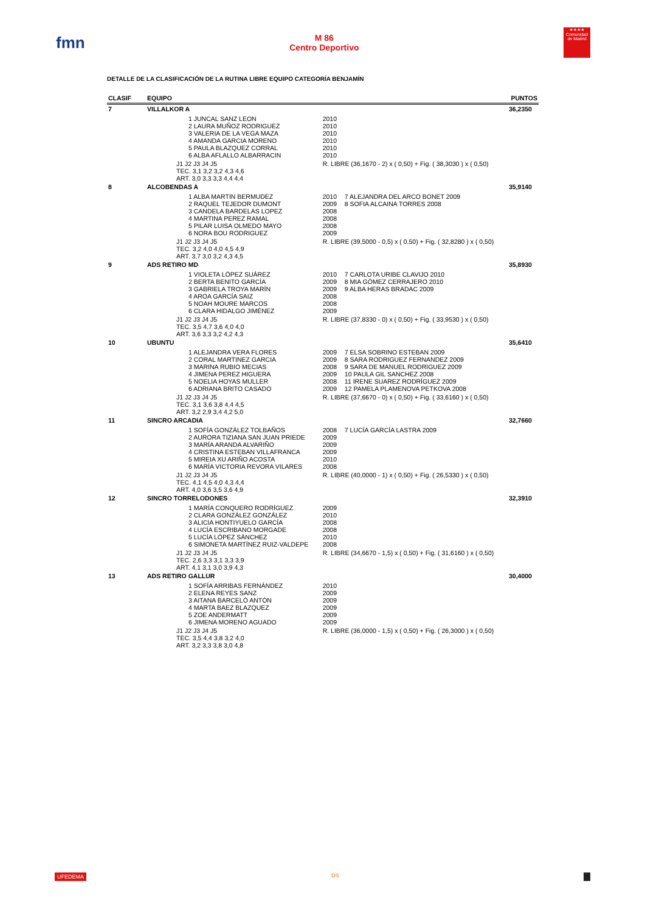fmn
M 86
Centro Deportivo
★★★★
Comunidad de Madrid
DETALLE DE LA CLASIFICACIÓN DE LA RUTINA LIBRE EQUIPO CATEGORÍA BENJAMÍN
| CLASIF | EQUIPO | | | PUNTOS |
| --- | --- | --- | --- | --- |
| 7 | VILLALKOR A | | | 36,2350 |
| | 1 JUNCAL SANZ LEON 2 LAURA MUÑOZ RODRIGUEZ 3 VALERIA DE LA VEGA MAZA 4 AMANDA GARCIA MORENO 5 PAULA BLAZQUEZ CORRAL 6 ALBA AFLALLO ALBARRACIN | 2010 2010 2010 2010 2010 2010 | | |
| | J1 J2 J3 J4 J5 TEC. 3,1 3,2 3,2 4,3 4,6 ART. 3,0 3,3 3,3 4,4 4,4 | R. LIBRE (36,1670 - 2) x ( 0,50) + Fig. ( 38,3030 ) x ( 0,50) | | |
| 8 | ALCOBENDAS A | | | 35,9140 |
| | 1 ALBA MARTIN BERMUDEZ 2 RAQUEL TEJEDOR DUMONT 3 CANDELA BARDELAS LOPEZ 4 MARTINA PEREZ RAMAL 5 PILAR LUISA OLMEDO MAYO 6 NORA BOU RODRIGUEZ | 2010 2009 2008 2008 2008 2009 | 7 ALEJANDRA DEL ARCO BONET 2009 8 SOFIA ALCAINA TORRES 2008 | |
| | J1 J2 J3 J4 J5 TEC. 3,2 4,0 4,0 4,5 4,9 ART. 3,7 3,0 3,2 4,3 4,5 | R. LIBRE (39,5000 - 0,5) x ( 0,50) + Fig. ( 32,8280 ) x ( 0,50) | | |
| 9 | ADS RETIRO MD | | | 35,8930 |
| | 1 VIOLETA LÓPEZ SUÁREZ 2 BERTA BENITO GARCÍA 3 GABRIELA TROYA MARÍN 4 AROA GARCÍA SAIZ 5 NOAH MOURE MARCOS 6 CLARA HIDALGO JIMÉNEZ | 2010 2009 2009 2008 2008 2009 | 7 CARLOTA URIBE CLAVIJO 2010 8 MIA GÓMEZ CERRAJERO 2010 9 ALBA HERAS BRADAC 2009 | |
| | J1 J2 J3 J4 J5 TEC. 3,5 4,7 3,6 4,0 4,0 ART. 3,6 3,3 3,2 4,2 4,3 | R. LIBRE (37,8330 - 0) x ( 0,50) + Fig. ( 33,9530 ) x ( 0,50) | | |
| 10 | UBUNTU | | | 35,6410 |
| | 1 ALEJANDRA VERA FLORES 2 CORAL MARTINEZ GARCIA 3 MARINA RUBIO MECIAS 4 JIMENA PEREZ HIGUERA 5 NOELIA HOYAS MULLER 6 ADRIANA BRITO CASADO | 2009 2009 2008 2009 2008 2009 | 7 ELSA SOBRINO ESTEBAN 2009 8 SARA RODRIGUEZ FERNANDEZ 2009 9 SARA DE MANUEL RODRIGUEZ 2009 10 PAULA GIL SANCHEZ 2008 11 IRENE SUAREZ RODRÍGUEZ 2009 12 PAMELA PLAMENOVA PETKOVA 2008 | |
| | J1 J2 J3 J4 J5 TEC. 3,1 3,6 3,8 4,4 4,5 ART. 3,2 2,9 3,4 4,2 5,0 | R. LIBRE (37,6670 - 0) x ( 0,50) + Fig. ( 33,6160 ) x ( 0,50) | | |
| 11 | SINCRO ARCADIA | | | 32,7660 |
| | 1 SOFÍA GONZÁLEZ TOLBAÑOS 2 AURORA TIZIANA SAN JUAN PRIEDE 3 MARÍA ARANDA ALVARIÑO 4 CRISTINA ESTEBAN VILLAFRANCA 5 MIREIA XU ARIÑO ACOSTA 6 MARÍA VICTORIA REVORA VILARES | 2008 2009 2009 2009 2010 2008 | 7 LUCÍA GARCÍA LASTRA 2009 | |
| | J1 J2 J3 J4 J5 TEC. 4,1 4,5 4,0 4,3 4,4 ART. 4,0 3,6 3,5 3,6 4,9 | R. LIBRE (40,0000 - 1) x ( 0,50) + Fig. ( 26,5330 ) x ( 0,50) | | |
| 12 | SINCRO TORRELODONES | | | 32,3910 |
| | 1 MARÍA CONQUERO RODRÍGUEZ 2 CLARA GONZÁLEZ GONZÁLEZ 3 ALICIA HONTIYUELO GARCÍA 4 LUCÍA ESCRIBANO MORGADE 5 LUCÍA LÓPEZ SÁNCHEZ 6 SIMONETA MARTÍNEZ RUIZ-VALDEPE | 2009 2010 2008 2008 2010 2008 | | |
| | J1 J2 J3 J4 J5 TEC. 2,6 3,3 3,1 3,3 3,9 ART. 4,1 3,1 3,0 3,9 4,3 | R. LIBRE (34,6670 - 1,5) x ( 0,50) + Fig. ( 31,6160 ) x ( 0,50) | | |
| 13 | ADS RETIRO GALLUR | | | 30,4000 |
| | 1 SOFÍA ARRIBAS FERNÁNDEZ 2 ELENA REYES SANZ 3 AITANA BARCELÓ ANTÓN 4 MARTA BAEZ BLAZQUEZ 5 ZOE ANDERMATT 6 JIMENA MORENO AGUADO | 2010 2009 2009 2009 2009 2009 | | |
| | J1 J2 J3 J4 J5 TEC. 3,5 4,4 3,8 3,2 4,0 ART. 3,2 3,3 3,8 3,0 4,8 | R. LIBRE (36,0000 - 1,5) x ( 0,50) + Fig. ( 26,3000 ) x ( 0,50) | | |
UFEDEMA DS